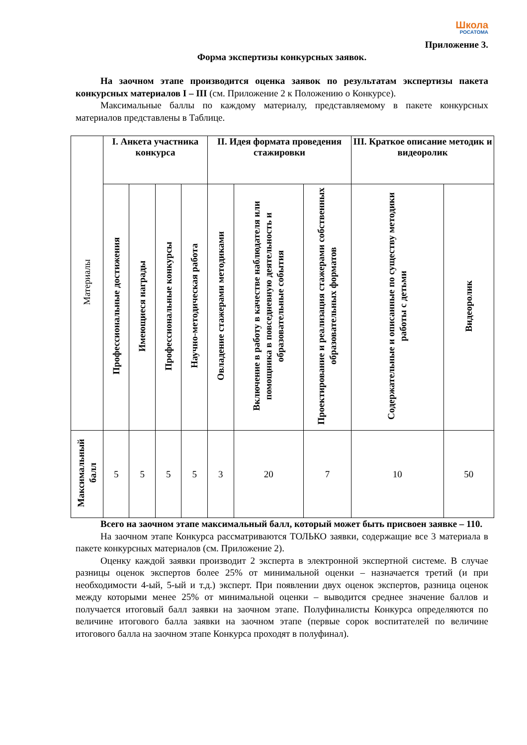Школа
РОСАТОМА
Приложение 3.
Форма экспертизы конкурсных заявок.
На заочном этапе производится оценка заявок по результатам экспертизы пакета конкурсных материалов I – III (см. Приложение 2 к Положению о Конкурсе).
Максимальные баллы по каждому материалу, представляемому в пакете конкурсных материалов представлены в Таблице.
| Материалы | I. Анкета участника конкурса | | | | II. Идея формата проведения стажировки | | | III. Краткое описание методик и видеоролик | |
| --- | --- | --- | --- | --- | --- | --- | --- | --- | --- |
| | Профессиональные достижения | Имеющиеся награды | Профессиональные конкурсы | Научно-методическая работа | Овладение стажерами методиками | Включение в работу в качестве наблюдателя или помощника в повседневную деятельность и образовательные события | Проектирование и реализация стажерами собственных образовательных форматов | Содержательные и описанные по существу методики работы с детьми | Видеоролик |
| Максимальный балл | 5 | 5 | 5 | 5 | 3 | 20 | 7 | 10 | 50 |
Всего на заочном этапе максимальный балл, который может быть присвоен заявке – 110.
На заочном этапе Конкурса рассматриваются ТОЛЬКО заявки, содержащие все 3 материала в пакете конкурсных материалов (см. Приложение 2).
Оценку каждой заявки производит 2 эксперта в электронной экспертной системе. В случае разницы оценок экспертов более 25% от минимальной оценки – назначается третий (и при необходимости 4-ый, 5-ый и т.д.) эксперт. При появлении двух оценок экспертов, разница оценок между которыми менее 25% от минимальной оценки – выводится среднее значение баллов и получается итоговый балл заявки на заочном этапе. Полуфиналисты Конкурса определяются по величине итогового балла заявки на заочном этапе (первые сорок воспитателей по величине итогового балла на заочном этапе Конкурса проходят в полуфинал).